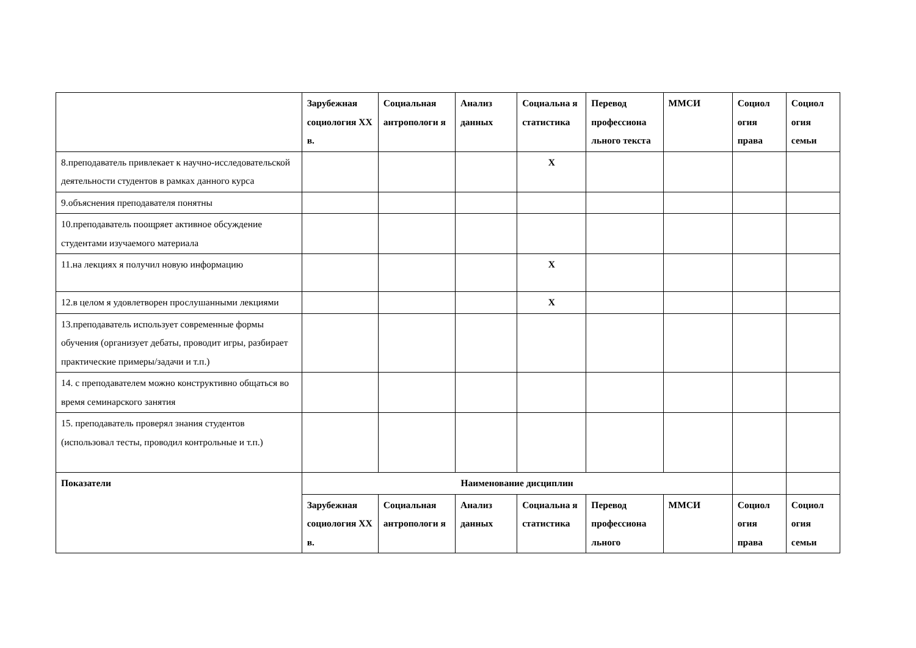| | Зарубежная социология XX в. | Социальная антропологи я | Анализ данных | Социальна я статистика | Перевод профессиона льного текста | ММСИ | Социол огия права | Социол огия семьи |
| 8.преподаватель привлекает к научно-исследовательской деятельности студентов в рамках данного курса | | | | X | | | | |
| 9.объяснения преподавателя понятны | | | | | | | | |
| 10.преподаватель поощряет активное обсуждение студентами изучаемого материала | | | | | | | | |
| 11.на лекциях я получил новую информацию | | | | X | | | | |
| 12.в целом я удовлетворен прослушанными лекциями | | | | X | | | | |
| 13.преподаватель использует современные формы обучения (организует дебаты, проводит игры, разбирает практические примеры/задачи и т.п.) | | | | | | | | |
| 14. с преподавателем можно конструктивно общаться во время семинарского занятия | | | | | | | | |
| 15. преподаватель проверял знания студентов (использовал тесты, проводил контрольные и т.п.) | | | | | | | | |
| Показатели | Наименование дисциплин | | | | | | | |
| | Зарубежная социология XX в. | Социальная антропологи я | Анализ данных | Социальна я статистика | Перевод профессиона льного | ММСИ | Социол огия права | Социол огия семьи |